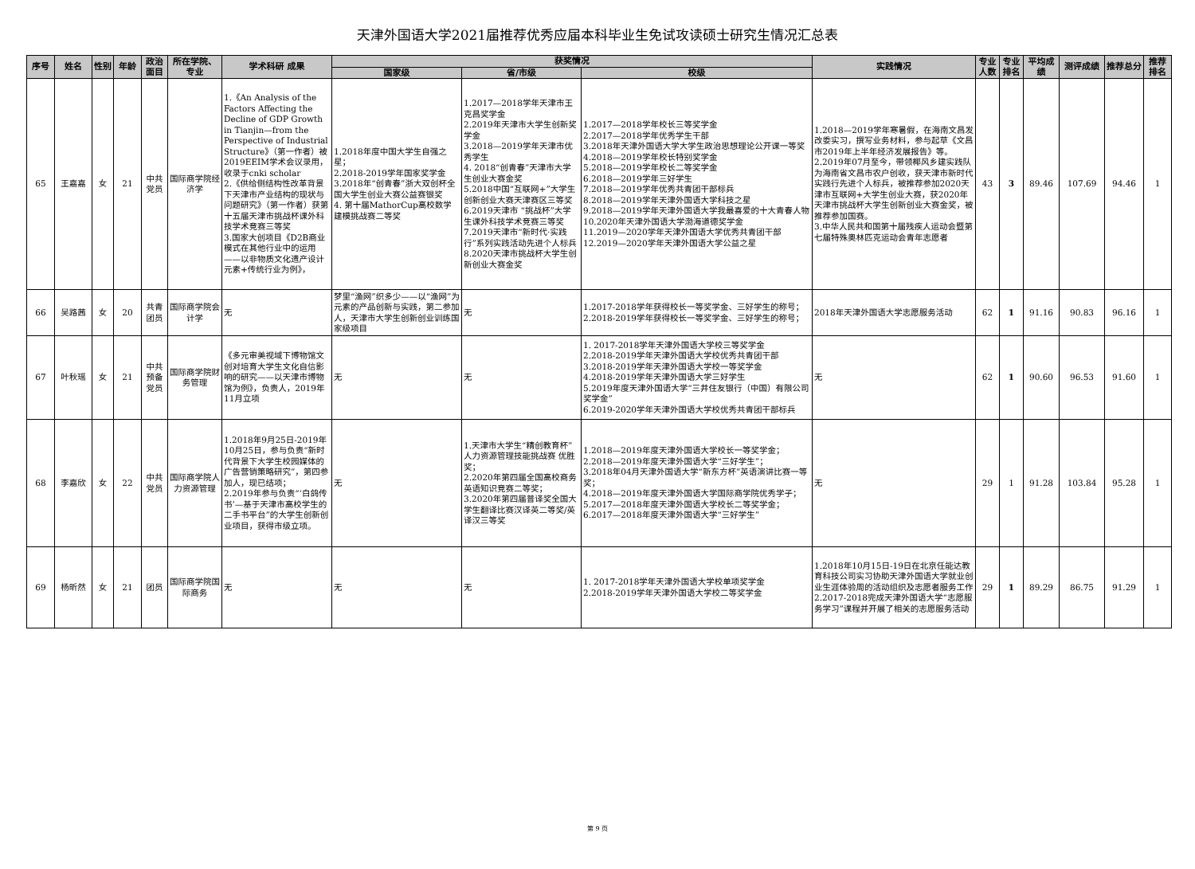天津外国语大学2021届推荐优秀应届本科毕业生免试攻读硕士研究生情况汇总表
| 序号 | 姓名 | 性别 | 年龄 | 政治面目 | 所在学院、专业 | 学术科研 成果 | 获奖情况 | | | 实践情况 | 专业人数 | 专业排名 | 平均成绩 | 测评成绩 | 推荐总分 | 推荐排名 |
| --- | --- | --- | --- | --- | --- | --- | --- | --- | --- | --- | --- | --- | --- | --- | --- | --- |
| | | | | | | | 国家级 | 省/市级 | 校级 | | | | | | | |
| 65 | 王嘉嘉 | 女 | 21 | 中共党员 | 国际商学院经济学 | 1.《An Analysis of the Factors Affecting the Decline of GDP Growth in Tianjin—from the Perspective of Industrial Structure》（第一作者）被2019EEIM学术会议录用，收录于cnki scholar 2.《供给侧结构性改革背景下天津市产业结构的现状与问题研究》（第一作者）获第十五届天津市挑战杯课外科技学术竞赛三等奖 3.国家大创项目《D2B商业模式在其他行业中的运用——以非物质文化遗产设计元素+传统行业为例》， | 1.2018年度中国大学生自强之星； 2.2018-2019学年国家奖学金 3.2018年“创青春”浙大双创杯全国大学生创业大赛公益赛银奖 4. 第十届MathorCup高校数学建模挑战赛二等奖 | 1.2017—2018学年天津市王克昌奖学金 2.2019年天津市大学生创新奖学金 3.2018—2019学年天津市优秀学生 4. 2018“创青春”天津市大学生创业大赛金奖 5.2018中国“互联网+”大学生创新创业大赛天津赛区三等奖 6.2019天津市 “挑战杯”大学生课外科技学术竞赛三等奖 7.2019天津市“新时代·实践行”系列实践活动先进个人标兵 8.2020天津市挑战杯大学生创新创业大赛金奖 | 1.2017—2018学年校长三等奖学金 2.2017—2018学年优秀学生干部 3.2018年天津外国语大学大学生政治思想理论公开课一等奖 4.2018—2019学年校长特别奖学金 5.2018—2019学年校长二等奖学金 6.2018—2019学年三好学生 7.2018—2019学年优秀共青团干部标兵 8.2018—2019学年天津外国语大学科技之星 9.2018—2019学年天津外国语大学我最喜爱的十大青春人物 10.2020年天津外国语大学渤海道德奖学金 11.2019—2020学年天津外国语大学优秀共青团干部 12.2019—2020学年天津外国语大学公益之星 | 1.2018—2019学年寒暑假，在海南文昌发改委实习，撰写业务材料，参与起草《文昌市2019年上半年经济发展报告》等。 2.2019年07月至今，带领椰风乡建实践队为海南省文昌市农户创收，获天津市新时代实践行先进个人标兵，被推荐参加2020天津市互联网+大学生创业大赛，获2020年天津市挑战杯大学生创新创业大赛金奖，被推荐参加国赛。 3.中华人民共和国第十届残疾人运动会暨第七届特殊奥林匹克运动会青年志愿者 | 43 | 3 | 89.46 | 107.69 | 94.46 | 1 |
| 66 | 吴路茜 | 女 | 20 | 共青团员 | 国际商学院会计学 | 无 | 梦里“渔网”织多少——以“渔网”为元素的产品创新与实践，第二参加人，天津市大学生创新创业训练国家级项目 | 无 | 1.2017-2018学年获得校长一等奖学金、三好学生的称号； 2.2018-2019学年获得校长一等奖学金、三好学生的称号； | 2018年天津外国语大学志愿服务活动 | 62 | 1 | 91.16 | 90.83 | 96.16 | 1 |
| 67 | 叶秋瑶 | 女 | 21 | 中共预备党员 | 国际商学院财务管理 | 《多元审美视域下博物馆文创对培育大学生文化自信影响的研究——以天津市博物馆为例》，负责人，2019年11月立项 | 无 | 无 | 1. 2017-2018学年天津外国语大学校三等奖学金 2.2018-2019学年天津外国语大学校优秀共青团干部 3.2018-2019学年天津外国语大学校一等奖学金 4.2018-2019学年天津外国语大学三好学生 5.2019年度天津外国语大学“三井住友银行（中国）有限公司奖学金” 6.2019-2020学年天津外国语大学校优秀共青团干部标兵 | 无 | 62 | 1 | 90.60 | 96.53 | 91.60 | 1 |
| 68 | 李嘉欣 | 女 | 22 | 中共党员 | 国际商学院人力资源管理 | 1.2018年9月25日-2019年10月25日，参与负责“新时代背景下大学生校园媒体的广告营销策略研究”，第四参加人，现已结项； 2.2019年参与负责“‘白鸽传书’—基于天津市高校学生的二手书平台”的大学生创新创业项目，获得市级立项。 | 无 | 1.天津市大学生“精创教育杯”人力资源管理技能挑战赛 优胜奖； 2.2020年第四届全国高校商务英语知识竞赛二等奖； 3.2020年第四届普译奖全国大学生翻译比赛汉译英二等奖/英译汉三等奖 | 1.2018—2019年度天津外国语大学校长一等奖学金； 2.2018—2019年度天津外国语大学“三好学生”； 3.2018年04月天津外国语大学“新东方杯”英语演讲比赛一等奖； 4.2018—2019年度天津外国语大学国际商学院优秀学子； 5.2017—2018年度天津外国语大学校长二等奖学金； 6.2017—2018年度天津外国语大学“三好学生” | 无 | 29 | 1 | 91.28 | 103.84 | 95.28 | 1 |
| 69 | 杨昕然 | 女 | 21 | 团员 | 国际商学院国际商务 | 无 | 无 | 无 | 1. 2017-2018学年天津外国语大学校单项奖学金 2.2018-2019学年天津外国语大学校二等奖学金 | 1.2018年10月15日-19日在北京任能达教育科技公司实习协助天津外国语大学就业创业生涯体验周的活动组织及志愿者服务工作 2.2017-2018完成天津外国语大学“志愿服务学习”课程并开展了相关的志愿服务活动 | 29 | 1 | 89.29 | 86.75 | 91.29 | 1 |
第 9 页